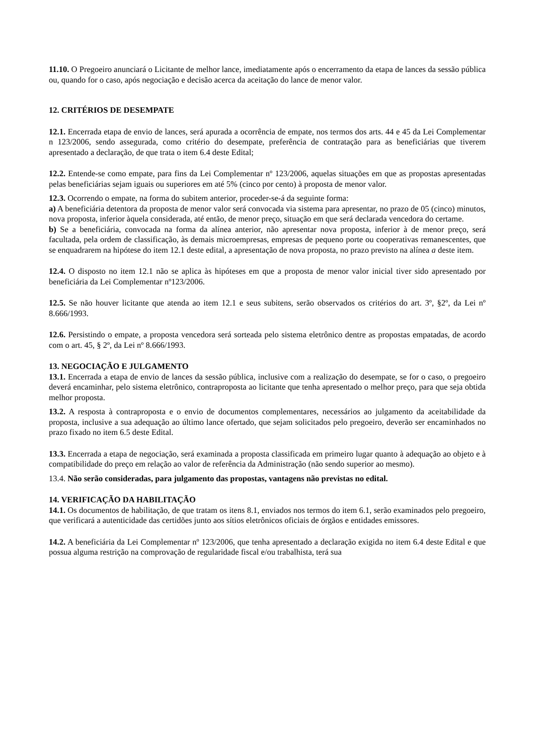11.10. O Pregoeiro anunciará o Licitante de melhor lance, imediatamente após o encerramento da etapa de lances da sessão pública ou, quando for o caso, após negociação e decisão acerca da aceitação do lance de menor valor.
12. CRITÉRIOS DE DESEMPATE
12.1. Encerrada etapa de envio de lances, será apurada a ocorrência de empate, nos termos dos arts. 44 e 45 da Lei Complementar n 123/2006, sendo assegurada, como critério do desempate, preferência de contratação para as beneficiárias que tiverem apresentado a declaração, de que trata o item 6.4 deste Edital;
12.2. Entende-se como empate, para fins da Lei Complementar nº 123/2006, aquelas situações em que as propostas apresentadas pelas beneficiárias sejam iguais ou superiores em até 5% (cinco por cento) à proposta de menor valor.
12.3. Ocorrendo o empate, na forma do subitem anterior, proceder-se-á da seguinte forma:
a) A beneficiária detentora da proposta de menor valor será convocada via sistema para apresentar, no prazo de 05 (cinco) minutos, nova proposta, inferior àquela considerada, até então, de menor preço, situação em que será declarada vencedora do certame.
b) Se a beneficiária, convocada na forma da alínea anterior, não apresentar nova proposta, inferior à de menor preço, será facultada, pela ordem de classificação, às demais microempresas, empresas de pequeno porte ou cooperativas remanescentes, que se enquadrarem na hipótese do item 12.1 deste edital, a apresentação de nova proposta, no prazo previsto na alínea a deste item.
12.4. O disposto no item 12.1 não se aplica às hipóteses em que a proposta de menor valor inicial tiver sido apresentado por beneficiária da Lei Complementar nº123/2006.
12.5. Se não houver licitante que atenda ao item 12.1 e seus subitens, serão observados os critérios do art. 3º, §2º, da Lei nº 8.666/1993.
12.6. Persistindo o empate, a proposta vencedora será sorteada pelo sistema eletrônico dentre as propostas empatadas, de acordo com o art. 45, § 2º, da Lei nº 8.666/1993.
13. NEGOCIAÇÃO E JULGAMENTO
13.1. Encerrada a etapa de envio de lances da sessão pública, inclusive com a realização do desempate, se for o caso, o pregoeiro deverá encaminhar, pelo sistema eletrônico, contraproposta ao licitante que tenha apresentado o melhor preço, para que seja obtida melhor proposta.
13.2. A resposta à contraproposta e o envio de documentos complementares, necessários ao julgamento da aceitabilidade da proposta, inclusive a sua adequação ao último lance ofertado, que sejam solicitados pelo pregoeiro, deverão ser encaminhados no prazo fixado no item 6.5 deste Edital.
13.3. Encerrada a etapa de negociação, será examinada a proposta classificada em primeiro lugar quanto à adequação ao objeto e à compatibilidade do preço em relação ao valor de referência da Administração (não sendo superior ao mesmo).
13.4. Não serão consideradas, para julgamento das propostas, vantagens não previstas no edital.
14. VERIFICAÇÃO DA HABILITAÇÃO
14.1. Os documentos de habilitação, de que tratam os itens 8.1, enviados nos termos do item 6.1, serão examinados pelo pregoeiro, que verificará a autenticidade das certidões junto aos sítios eletrônicos oficiais de órgãos e entidades emissores.
14.2. A beneficiária da Lei Complementar nº 123/2006, que tenha apresentado a declaração exigida no item 6.4 deste Edital e que possua alguma restrição na comprovação de regularidade fiscal e/ou trabalhista, terá sua